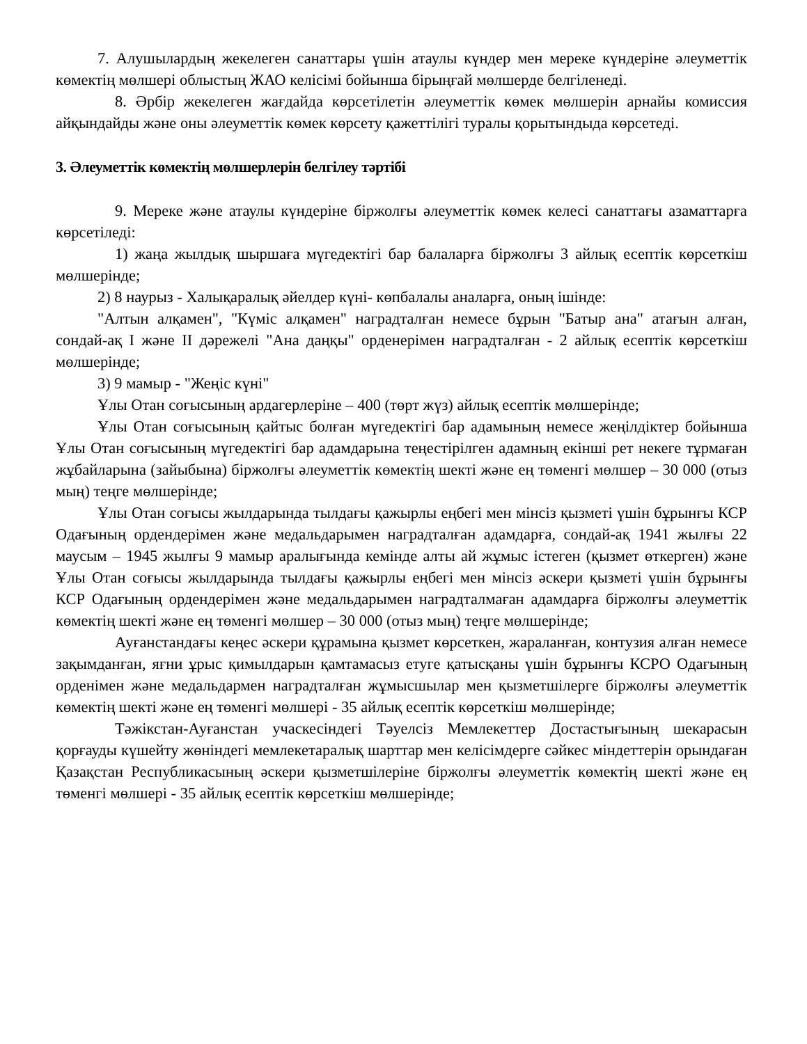7. Алушылардың жекелеген санаттары үшін атаулы күндер мен мереке күндеріне әлеуметтік көмектің мөлшері облыстың ЖАО келісімі бойынша бірыңғай мөлшерде белгіленеді.
8. Әрбір жекелеген жағдайда көрсетілетін әлеуметтік көмек мөлшерін арнайы комиссия айқындайды және оны әлеуметтік көмек көрсету қажеттілігі туралы қорытындыда көрсетеді.
3. Әлеуметтік көмектің мөлшерлерін белгілеу тәртібі
9. Мереке және атаулы күндеріне біржолғы әлеуметтік көмек келесі санаттағы азаматтарға көрсетіледі:
1) жаңа жылдық шыршаға мүгедектігі бар балаларға біржолғы 3 айлық есептік көрсеткіш мөлшерінде;
2) 8 наурыз - Халықаралық әйелдер күні- көпбалалы аналарға, оның ішінде:
"Алтын алқамен", "Күміс алқамен" наградталған немесе бұрын "Батыр ана" атағын алған, сондай-ақ I және II дәрежелі "Ана даңқы" орденерімен наградталған - 2 айлық есептік көрсеткіш мөлшерінде;
3) 9 мамыр - "Жеңіс күні"
Ұлы Отан соғысының ардагерлеріне – 400 (төрт жүз) айлық есептік мөлшерінде;
Ұлы Отан соғысының қайтыс болған мүгедектігі бар адамының немесе жеңілдіктер бойынша Ұлы Отан соғысының мүгедектігі бар адамдарына теңестірілген адамның екінші рет некеге тұрмаған жұбайларына (зайыбына) біржолғы әлеуметтік көмектің шекті және ең төменгі мөлшер – 30 000 (отыз мың) теңге мөлшерінде;
Ұлы Отан соғысы жылдарында тылдағы қажырлы еңбегі мен мінсіз қызметі үшін бұрынғы КСР Одағының ордендерімен және медальдарымен наградталған адамдарға, сондай-ақ 1941 жылғы 22 маусым – 1945 жылғы 9 мамыр аралығында кемінде алты ай жұмыс істеген (қызмет өткерген) және Ұлы Отан соғысы жылдарында тылдағы қажырлы еңбегі мен мінсіз әскери қызметі үшін бұрынғы КСР Одағының ордендерімен және медальдарымен наградталмаған адамдарға біржолғы әлеуметтік көмектің шекті және ең төменгі мөлшер – 30 000 (отыз мың) теңге мөлшерінде;
Ауғанстандағы кеңес әскери құрамына қызмет көрсеткен, жараланған, контузия алған немесе зақымданған, яғни ұрыс қимылдарын қамтамасыз етуге қатысқаны үшін бұрынғы КСРО Одағының орденімен және медальдармен наградталған жұмысшылар мен қызметшілерге біржолғы әлеуметтік көмектің шекті және ең төменгі мөлшері - 35 айлық есептік көрсеткіш мөлшерінде;
Тәжікстан-Ауғанстан учаскесіндегі Тәуелсіз Мемлекеттер Достастығының шекарасын қорғауды күшейту жөніндегі мемлекетаралық шарттар мен келісімдерге сәйкес міндеттерін орындаған Қазақстан Республикасының әскери қызметшілеріне біржолғы әлеуметтік көмектің шекті және ең төменгі мөлшері - 35 айлық есептік көрсеткіш мөлшерінде;